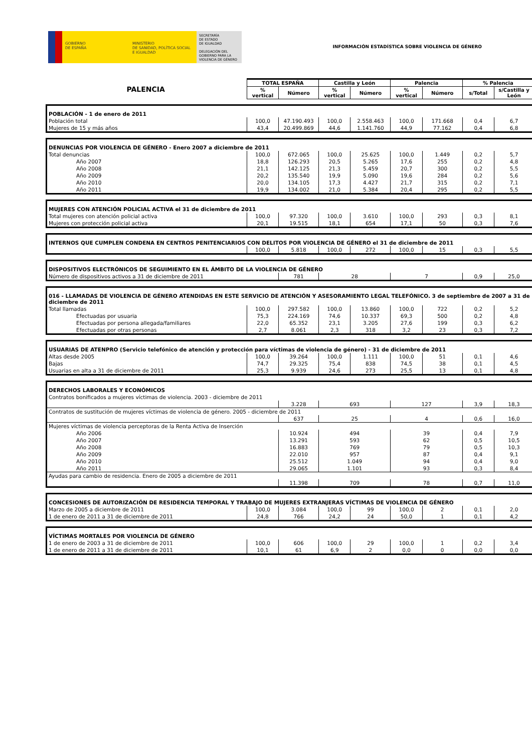GOBIERNO
DE ESPAÑA
MINISTERIO
DE SANIDAD, POLÍTICA SOCIAL
E IGUALDAD
SECRETARÍA
DE ESTADO
DE IGUALDAD
DELEGACIÓN DEL
GOBIERNO PARA LA
VIOLENCIA DE GÉNERO
INFORMACIÓN ESTADÍSTICA SOBRE VIOLENCIA DE GÉNERO
| PALENCIA | TOTAL ESPAÑA | | Castilla y León | | Palencia | | % Palencia | |
| | % vertical | Número | % vertical | Número | % vertical | Número | s/Total | s/Castilla y León |
| POBLACIÓN - 1 de enero de 2011 | | | | | | | | |
| Población total | 100,0 | 47.190.493 | 100,0 | 2.558.463 | 100,0 | 171.668 | 0,4 | 6,7 |
| Mujeres de 15 y más años | 43,4 | 20.499.869 | 44,6 | 1.141.760 | 44,9 | 77.162 | 0,4 | 6,8 |
| DENUNCIAS POR VIOLENCIA DE GÉNERO - Enero 2007 a diciembre de 2011 | | | | | | | | |
| Total denuncias | 100,0 | 672.065 | 100,0 | 25.625 | 100,0 | 1.449 | 0,2 | 5,7 |
| Año 2007 | 18,8 | 126.293 | 20,5 | 5.265 | 17,6 | 255 | 0,2 | 4,8 |
| Año 2008 | 21,1 | 142.125 | 21,3 | 5.459 | 20,7 | 300 | 0,2 | 5,5 |
| Año 2009 | 20,2 | 135.540 | 19,9 | 5.090 | 19,6 | 284 | 0,2 | 5,6 |
| Año 2010 | 20,0 | 134.105 | 17,3 | 4.427 | 21,7 | 315 | 0,2 | 7,1 |
| Año 2011 | 19,9 | 134.002 | 21,0 | 5.384 | 20,4 | 295 | 0,2 | 5,5 |
| MUJERES CON ATENCIÓN POLICIAL ACTIVA el 31 de diciembre de 2011 | | | | | | | | |
| Total mujeres con atención policial activa | 100,0 | 97.320 | 100,0 | 3.610 | 100,0 | 293 | 0,3 | 8,1 |
| Mujeres con protección policial activa | 20,1 | 19.515 | 18,1 | 654 | 17,1 | 50 | 0,3 | 7,6 |
| INTERNOS QUE CUMPLEN CONDENA EN CENTROS PENITENCIARIOS CON DELITOS POR VIOLENCIA DE GÉNERO el 31 de diciembre de 2011 | | | | | | | | |
| | 100,0 | 5.818 | 100,0 | 272 | 100,0 | 15 | 0,3 | 5,5 |
| DISPOSITIVOS ELECTRÓNICOS DE SEGUIMIENTO EN EL ÁMBITO DE LA VIOLENCIA DE GÉNERO | | | | | | | | |
| Número de dispositivos activos a 31 de diciembre de 2011 | | 781 | 28 | | 7 | | 0,9 | 25,0 |
| 016 - LLAMADAS DE VIOLENCIA DE GÉNERO ATENDIDAS EN ESTE SERVICIO DE ATENCIÓN Y ASESORAMIENTO LEGAL TELEFÓNICO. 3 de septiembre de 2007 a 31 de diciembre de 2011 | | | | | | | | |
| Total llamadas | 100,0 | 297.582 | 100,0 | 13.860 | 100,0 | 722 | 0,2 | 5,2 |
| Efectuadas por usuaria | 75,3 | 224.169 | 74,6 | 10.337 | 69,3 | 500 | 0,2 | 4,8 |
| Efectuadas por persona allegada/familiares | 22,0 | 65.352 | 23,1 | 3.205 | 27,6 | 199 | 0,3 | 6,2 |
| Efectuadas por otras personas | 2,7 | 8.061 | 2,3 | 318 | 3,2 | 23 | 0,3 | 7,2 |
| USUARIAS DE ATENPRO (Servicio telefónico de atención y protección para víctimas de violencia de género) - 31 de diciembre de 2011 | | | | | | | | |
| Altas desde 2005 | 100,0 | 39.264 | 100,0 | 1.111 | 100,0 | 51 | 0,1 | 4,6 |
| Bajas | 74,7 | 29.325 | 75,4 | 838 | 74,5 | 38 | 0,1 | 4,5 |
| Usuarias en alta a 31 de diciembre de 2011 | 25,3 | 9.939 | 24,6 | 273 | 25,5 | 13 | 0,1 | 4,8 |
| DERECHOS LABORALES Y ECONÓMICOS | | | | | | | | |
| Contratos bonificados a mujeres víctimas de violencia. 2003 - diciembre de 2011 | | | | | | | | |
| | | 3.228 | 693 | | 127 | | 3,9 | 18,3 |
| Contratos de sustitución de mujeres víctimas de violencia de género. 2005 - diciembre de 2011 | | | | | | | | |
| | | 637 | 25 | | 4 | | 0,6 | 16,0 |
| Mujeres víctimas de violencia perceptoras de la Renta Activa de Inserción | | | | | | | | |
| Año 2006 | | 10.924 | 494 | | 39 | | 0,4 | 7,9 |
| Año 2007 | | 13.291 | 593 | | 62 | | 0,5 | 10,5 |
| Año 2008 | | 16.883 | 769 | | 79 | | 0,5 | 10,3 |
| Año 2009 | | 22.010 | 957 | | 87 | | 0,4 | 9,1 |
| Año 2010 | | 25.512 | 1.049 | | 94 | | 0,4 | 9,0 |
| Año 2011 | | 29.065 | 1.101 | | 93 | | 0,3 | 8,4 |
| Ayudas para cambio de residencia. Enero de 2005 a diciembre de 2011 | | | | | | | | |
| | | 11.398 | 709 | | 78 | | 0,7 | 11,0 |
| CONCESIONES DE AUTORIZACIÓN DE RESIDENCIA TEMPORAL Y TRABAJO DE MUJERES EXTRANJERAS VÍCTIMAS DE VIOLENCIA DE GÉNERO | | | | | | | | |
| Marzo de 2005 a diciembre de 2011 | 100,0 | 3.084 | 100,0 | 99 | 100,0 | 2 | 0,1 | 2,0 |
| 1 de enero de 2011 a 31 de diciembre de 2011 | 24,8 | 766 | 24,2 | 24 | 50,0 | 1 | 0,1 | 4,2 |
| VÍCTIMAS MORTALES POR VIOLENCIA DE GÉNERO | | | | | | | | |
| 1 de enero de 2003 a 31 de diciembre de 2011 | 100,0 | 606 | 100,0 | 29 | 100,0 | 1 | 0,2 | 3,4 |
| 1 de enero de 2011 a 31 de diciembre de 2011 | 10,1 | 61 | 6,9 | 2 | 0,0 | 0 | 0,0 | 0,0 |